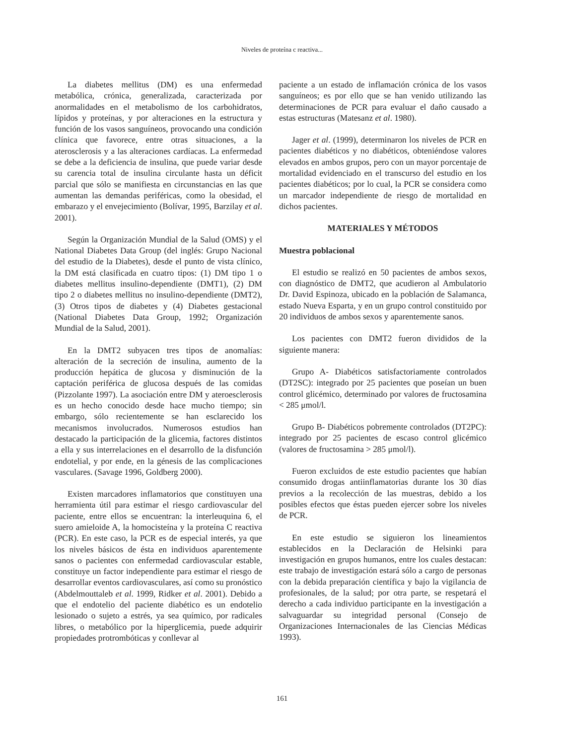Niveles de proteína c reactiva...
La diabetes mellitus (DM) es una enfermedad metabólica, crónica, generalizada, caracterizada por anormalidades en el metabolismo de los carbohidratos, lípidos y proteínas, y por alteraciones en la estructura y función de los vasos sanguíneos, provocando una condición clínica que favorece, entre otras situaciones, a la aterosclerosis y a las alteraciones cardíacas. La enfermedad se debe a la deficiencia de insulina, que puede variar desde su carencia total de insulina circulante hasta un déficit parcial que sólo se manifiesta en circunstancias en las que aumentan las demandas periféricas, como la obesidad, el embarazo y el envejecimiento (Bolívar, 1995, Barzilay et al. 2001).
Según la Organización Mundial de la Salud (OMS) y el National Diabetes Data Group (del inglés: Grupo Nacional del estudio de la Diabetes), desde el punto de vista clínico, la DM está clasificada en cuatro tipos: (1) DM tipo 1 o diabetes mellitus insulino-dependiente (DMT1), (2) DM tipo 2 o diabetes mellitus no insulino-dependiente (DMT2), (3) Otros tipos de diabetes y (4) Diabetes gestacional (National Diabetes Data Group, 1992; Organización Mundial de la Salud, 2001).
En la DMT2 subyacen tres tipos de anomalías: alteración de la secreción de insulina, aumento de la producción hepática de glucosa y disminución de la captación periférica de glucosa después de las comidas (Pizzolante 1997). La asociación entre DM y ateroesclerosis es un hecho conocido desde hace mucho tiempo; sin embargo, sólo recientemente se han esclarecido los mecanismos involucrados. Numerosos estudios han destacado la participación de la glicemia, factores distintos a ella y sus interrelaciones en el desarrollo de la disfunción endotelial, y por ende, en la génesis de las complicaciones vasculares. (Savage 1996, Goldberg 2000).
Existen marcadores inflamatorios que constituyen una herramienta útil para estimar el riesgo cardiovascular del paciente, entre ellos se encuentran: la interleuquina 6, el suero amieloide A, la homocisteína y la proteína C reactiva (PCR). En este caso, la PCR es de especial interés, ya que los niveles básicos de ésta en individuos aparentemente sanos o pacientes con enfermedad cardiovascular estable, constituye un factor independiente para estimar el riesgo de desarrollar eventos cardiovasculares, así como su pronóstico (Abdelmouttaleb et al. 1999, Ridker et al. 2001). Debido a que el endotelio del paciente diabético es un endotelio lesionado o sujeto a estrés, ya sea químico, por radicales libres, o metabólico por la hiperglicemia, puede adquirir propiedades protrombóticas y conllevar al
paciente a un estado de inflamación crónica de los vasos sanguíneos; es por ello que se han venido utilizando las determinaciones de PCR para evaluar el daño causado a estas estructuras (Matesanz et al. 1980).
Jager et al. (1999), determinaron los niveles de PCR en pacientes diabéticos y no diabéticos, obteniéndose valores elevados en ambos grupos, pero con un mayor porcentaje de mortalidad evidenciado en el transcurso del estudio en los pacientes diabéticos; por lo cual, la PCR se considera como un marcador independiente de riesgo de mortalidad en dichos pacientes.
MATERIALES Y MÉTODOS
Muestra poblacional
El estudio se realizó en 50 pacientes de ambos sexos, con diagnóstico de DMT2, que acudieron al Ambulatorio Dr. David Espinoza, ubicado en la población de Salamanca, estado Nueva Esparta, y en un grupo control constituido por 20 individuos de ambos sexos y aparentemente sanos.
Los pacientes con DMT2 fueron divididos de la siguiente manera:
Grupo A- Diabéticos satisfactoriamente controlados (DT2SC): integrado por 25 pacientes que poseían un buen control glicémico, determinado por valores de fructosamina < 285 μmol/l.
Grupo B- Diabéticos pobremente controlados (DT2PC): integrado por 25 pacientes de escaso control glicémico (valores de fructosamina > 285 μmol/l).
Fueron excluidos de este estudio pacientes que habían consumido drogas antiinflamatorias durante los 30 días previos a la recolección de las muestras, debido a los posibles efectos que éstas pueden ejercer sobre los niveles de PCR.
En este estudio se siguieron los lineamientos establecidos en la Declaración de Helsinki para investigación en grupos humanos, entre los cuales destacan: este trabajo de investigación estará sólo a cargo de personas con la debida preparación científica y bajo la vigilancia de profesionales, de la salud; por otra parte, se respetará el derecho a cada individuo participante en la investigación a salvaguardar su integridad personal (Consejo de Organizaciones Internacionales de las Ciencias Médicas 1993).
161